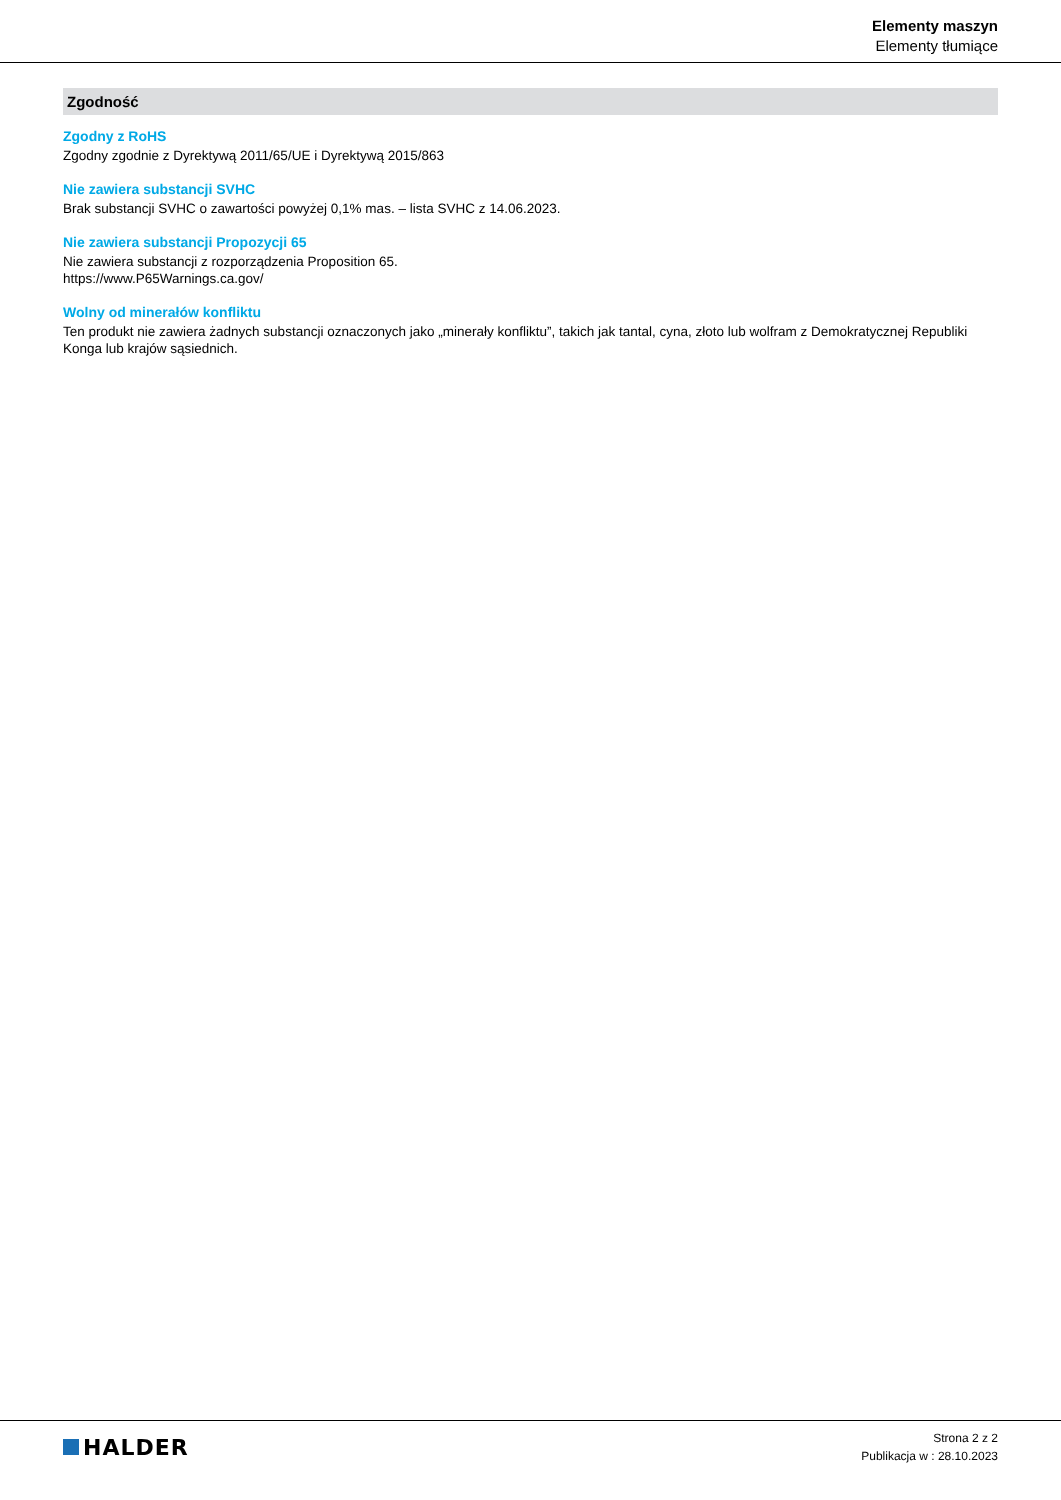Elementy maszyn
Elementy tłumiące
Zgodność
Zgodny z RoHS
Zgodny zgodnie z Dyrektywą 2011/65/UE i Dyrektywą 2015/863
Nie zawiera substancji SVHC
Brak substancji SVHC o zawartości powyżej 0,1% mas. – lista SVHC z 14.06.2023.
Nie zawiera substancji Propozycji 65
Nie zawiera substancji z rozporządzenia Proposition 65.
https://www.P65Warnings.ca.gov/
Wolny od minerałów konfliktu
Ten produkt nie zawiera żadnych substancji oznaczonych jako „minerały konfliktu”, takich jak tantal, cyna, złoto lub wolfram z Demokratycznej Republiki Konga lub krajów sąsiednich.
HALDER
Strona 2 z 2
Publikacja w : 28.10.2023